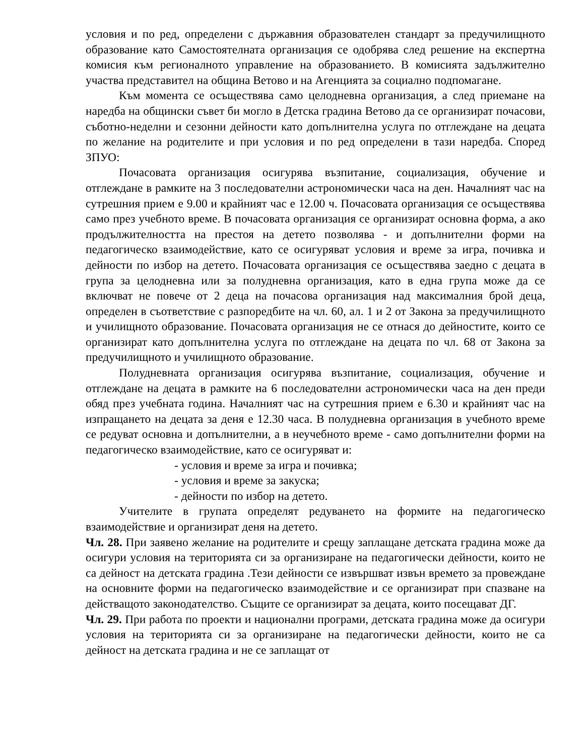условия и по ред, определени с държавния образователен стандарт за предучилищното образование като Самостоятелната организация се одобрява след решение на експертна комисия към регионалното управление на образованието. В комисията задължително участва представител на община Ветово и на Агенцията за социално подпомагане.
Към момента се осъществява само целодневна организация, а след приемане на наредба на общински съвет би могло в Детска градина Ветово да се организират почасови, съботно-неделни и сезонни дейности като допълнителна услуга по отглеждане на децата по желание на родителите и при условия и по ред определени в тази наредба. Според ЗПУО:
Почасовата организация осигурява възпитание, социализация, обучение и отглеждане в рамките на 3 последователни астрономически часа на ден. Началният час на сутрешния прием е 9.00 и крайният час е 12.00 ч. Почасовата организация се осъществява само през учебното време. В почасовата организация се организират основна форма, а ако продължителността на престоя на детето позволява - и допълнителни форми на педагогическо взаимодействие, като се осигуряват условия и време за игра, почивка и дейности по избор на детето. Почасовата организация се осъществява заедно с децата в група за целодневна или за полудневна организация, като в една група може да се включват не повече от 2 деца на почасова организация над максималния брой деца, определен в съответствие с разпоредбите на чл. 60, ал. 1 и 2 от Закона за предучилищното и училищното образование. Почасовата организация не се отнася до дейностите, които се организират като допълнителна услуга по отглеждане на децата по чл. 68 от Закона за предучилищното и училищното образование.
Полудневната организация осигурява възпитание, социализация, обучение и отглеждане на децата в рамките на 6 последователни астрономически часа на ден преди обяд през учебната година. Началният час на сутрешния прием е 6.30 и крайният час на изпращането на децата за деня е 12.30 часа. В полудневна организация в учебното време се редуват основна и допълнителни, а в неучебното време - само допълнителни форми на педагогическо взаимодействие, като се осигуряват и:
- условия и време за игра и почивка;
- условия и време за закуска;
- дейности по избор на детето.
Учителите в групата определят редуването на формите на педагогическо взаимодействие и организират деня на детето.
Чл. 28. При заявено желание на родителите и срещу заплащане детската градина може да осигури условия на територията си за организиране на педагогически дейности, които не са дейност на детската градина .Тези дейности се извършват извън времето за провеждане на основните форми на педагогическо взаимодействие и се организират при спазване на действащото законодателство. Същите се организират за децата, които посещават ДГ.
Чл. 29. При работа по проекти и национални програми, детската градина може да осигури условия на територията си за организиране на педагогически дейности, които не са дейност на детската градина и не се заплащат от